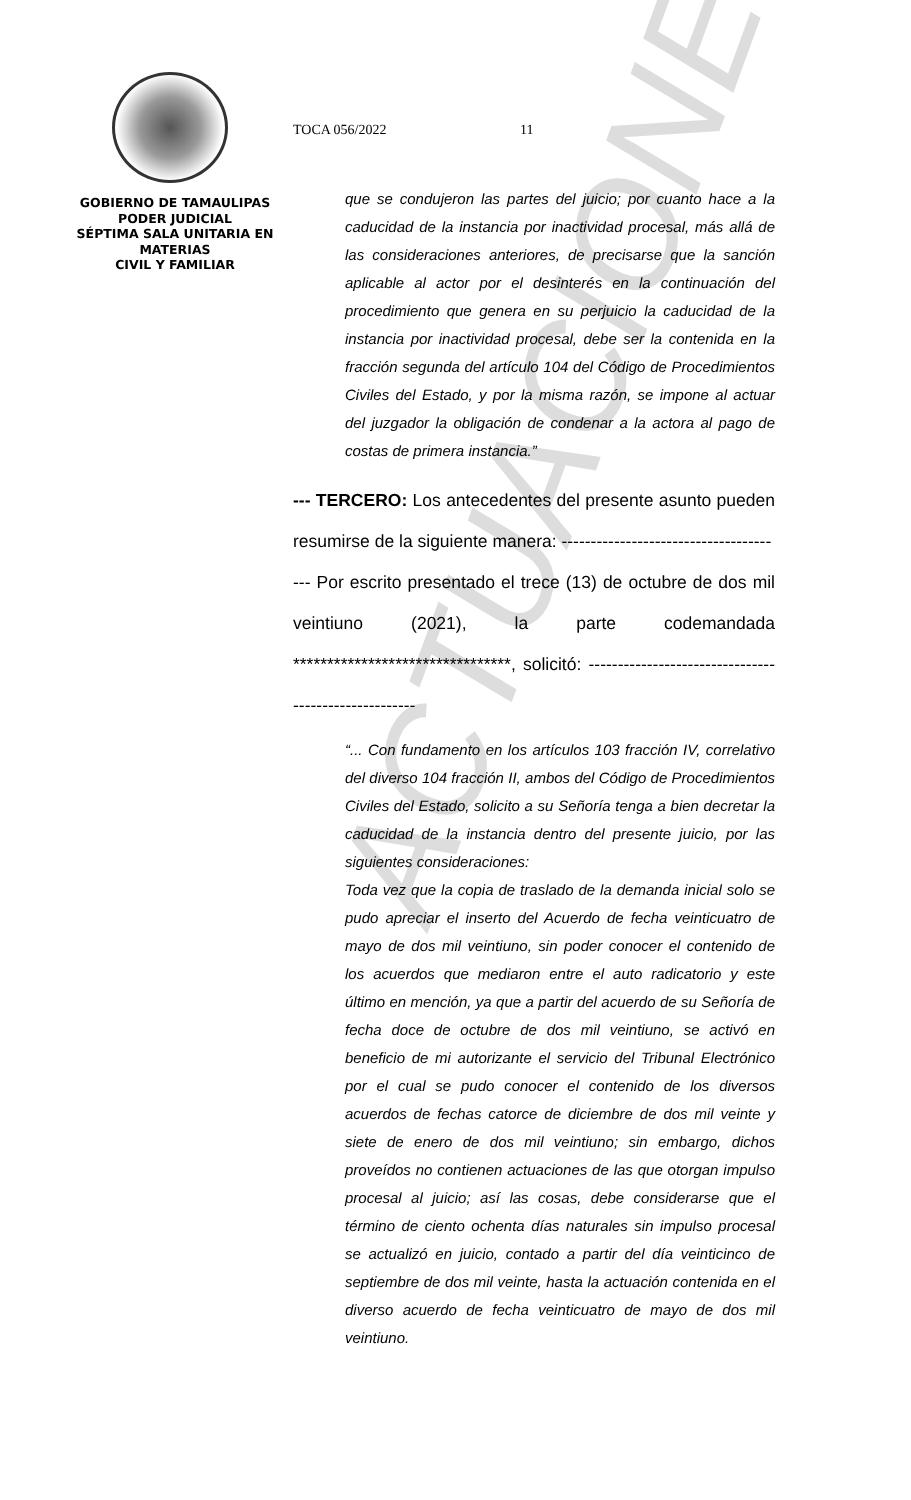ACTUACIONES
TOCA 056/2022 11
GOBIERNO DE TAMAULIPAS
PODER JUDICIAL
SÉPTIMA SALA UNITARIA EN MATERIAS
CIVIL Y FAMILIAR
que se condujeron las partes del juicio; por cuanto hace a la caducidad de la instancia por inactividad procesal, más allá de las consideraciones anteriores, de precisarse que la sanción aplicable al actor por el desinterés en la continuación del procedimiento que genera en su perjuicio la caducidad de la instancia por inactividad procesal, debe ser la contenida en la fracción segunda del artículo 104 del Código de Procedimientos Civiles del Estado, y por la misma razón, se impone al actuar del juzgador la obligación de condenar a la actora al pago de costas de primera instancia.”
--- TERCERO: Los antecedentes del presente asunto pueden resumirse de la siguiente manera: ------------------------------------
--- Por escrito presentado el trece (13) de octubre de dos mil veintiuno (2021), la parte codemandada ********************************, solicitó: -----------------------------------------------------
“... Con fundamento en los artículos 103 fracción IV, correlativo del diverso 104 fracción II, ambos del Código de Procedimientos Civiles del Estado, solicito a su Señoría tenga a bien decretar la caducidad de la instancia dentro del presente juicio, por las siguientes consideraciones:
Toda vez que la copia de traslado de la demanda inicial solo se pudo apreciar el inserto del Acuerdo de fecha veinticuatro de mayo de dos mil veintiuno, sin poder conocer el contenido de los acuerdos que mediaron entre el auto radicatorio y este último en mención, ya que a partir del acuerdo de su Señoría de fecha doce de octubre de dos mil veintiuno, se activó en beneficio de mi autorizante el servicio del Tribunal Electrónico por el cual se pudo conocer el contenido de los diversos acuerdos de fechas catorce de diciembre de dos mil veinte y siete de enero de dos mil veintiuno; sin embargo, dichos proveídos no contienen actuaciones de las que otorgan impulso procesal al juicio; así las cosas, debe considerarse que el término de ciento ochenta días naturales sin impulso procesal se actualizó en juicio, contado a partir del día veinticinco de septiembre de dos mil veinte, hasta la actuación contenida en el diverso acuerdo de fecha veinticuatro de mayo de dos mil veintiuno.